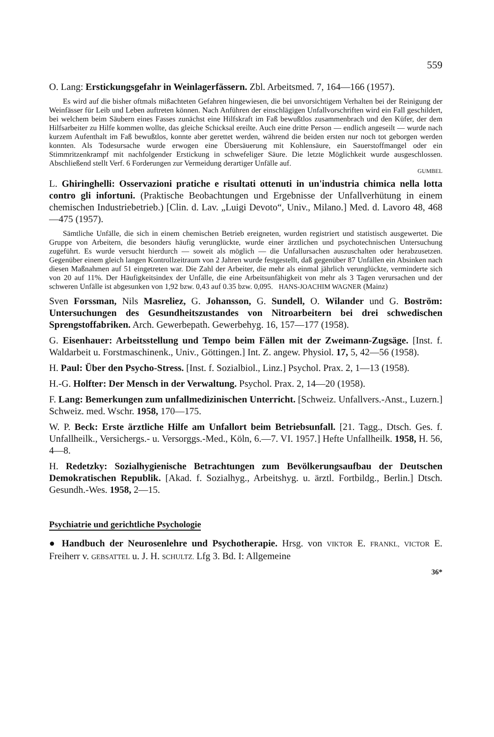559
O. Lang: Erstickungsgefahr in Weinlagerfässern. Zbl. Arbeitsmed. 7, 164—166 (1957).
Es wird auf die bisher oftmals mißachteten Gefahren hingewiesen, die bei unvorsichtigem Verhalten bei der Reinigung der Weinfässer für Leib und Leben auftreten können. Nach Anführen der einschlägigen Unfallvorschriften wird ein Fall geschildert, bei welchem beim Säubern eines Fasses zunächst eine Hilfskraft im Faß bewußtlos zusammenbrach und den Küfer, der dem Hilfsarbeiter zu Hilfe kommen wollte, das gleiche Schicksal ereilte. Auch eine dritte Person — endlich angeseilt — wurde nach kurzem Aufenthalt im Faß bewußtlos, konnte aber gerettet werden, während die beiden ersten nur noch tot geborgen werden konnten. Als Todesursache wurde erwogen eine Übersäuerung mit Kohlensäure, ein Sauerstoffmangel oder ein Stimmritzenkrampf mit nachfolgender Erstickung in schwefeliger Säure. Die letzte Möglichkeit wurde ausgeschlossen. Abschließend stellt Verf. 6 Forderungen zur Vermeidung derartiger Unfälle auf.
GUMBEL
L. Ghiringhelli: Osservazioni pratiche e risultati ottenuti in un'industria chimica nella lotta contro gli infortuni. (Praktische Beobachtungen und Ergebnisse der Unfallverhütung in einem chemischen Industriebetrieb.) [Clin. d. Lav. „Luigi Devoto“, Univ., Milano.] Med. d. Lavoro 48, 468—475 (1957).
Sämtliche Unfälle, die sich in einem chemischen Betrieb ereigneten, wurden registriert und statistisch ausgewertet. Die Gruppe von Arbeitern, die besonders häufig verunglückte, wurde einer ärztlichen und psychotechnischen Untersuchung zugeführt. Es wurde versucht hierdurch — soweit als möglich — die Unfallursachen auszuschalten oder herabzusetzen. Gegenüber einem gleich langen Kontrollzeitraum von 2 Jahren wurde festgestellt, daß gegenüber 87 Unfällen ein Absinken nach diesen Maßnahmen auf 51 eingetreten war. Die Zahl der Arbeiter, die mehr als einmal jährlich verunglückte, verminderte sich von 20 auf 11%. Der Häufigkeitsindex der Unfälle, die eine Arbeitsunfähigkeit von mehr als 3 Tagen verursachen und der schweren Unfälle ist abgesunken von 1,92 bzw. 0,43 auf 0.35 bzw. 0,095. HANS-JOACHIM WAGNER (Mainz)
Sven Forssman, Nils Masreliez, G. Johansson, G. Sundell, O. Wilander und G. Boström: Untersuchungen des Gesundheitszustandes von Nitroarbeitern bei drei schwedischen Sprengstoffabriken. Arch. Gewerbepath. Gewerbehyg. 16, 157—177 (1958).
G. Eisenhauer: Arbeitsstellung und Tempo beim Fällen mit der Zweimann-Zugsäge. [Inst. f. Waldarbeit u. Forstmaschinenk., Univ., Göttingen.] Int. Z. angew. Physiol. 17, 5, 42—56 (1958).
H. Paul: Über den Psycho-Stress. [Inst. f. Sozialbiol., Linz.] Psychol. Prax. 2, 1—13 (1958).
H.-G. Holfter: Der Mensch in der Verwaltung. Psychol. Prax. 2, 14—20 (1958).
F. Lang: Bemerkungen zum unfallmedizinischen Unterricht. [Schweiz. Unfallvers.-Anst., Luzern.] Schweiz. med. Wschr. 1958, 170—175.
W. P. Beck: Erste ärztliche Hilfe am Unfallort beim Betriebsunfall. [21. Tagg., Dtsch. Ges. f. Unfallheilk., Versichergs.- u. Versorggs.-Med., Köln, 6.—7. VI. 1957.] Hefte Unfallheilk. 1958, H. 56, 4—8.
H. Redetzky: Sozialhygienische Betrachtungen zum Bevölkerungsaufbau der Deutschen Demokratischen Republik. [Akad. f. Sozialhyg., Arbeitshyg. u. ärztl. Fortbildg., Berlin.] Dtsch. Gesundh.-Wes. 1958, 2—15.
Psychiatrie und gerichtliche Psychologie
● Handbuch der Neurosenlehre und Psychotherapie. Hrsg. von VIKTOR E. FRANKL, VICTOR E. Freiherr v. GEBSATTEL u. J. H. SCHULTZ. Lfg 3. Bd. I: Allgemeine
36*